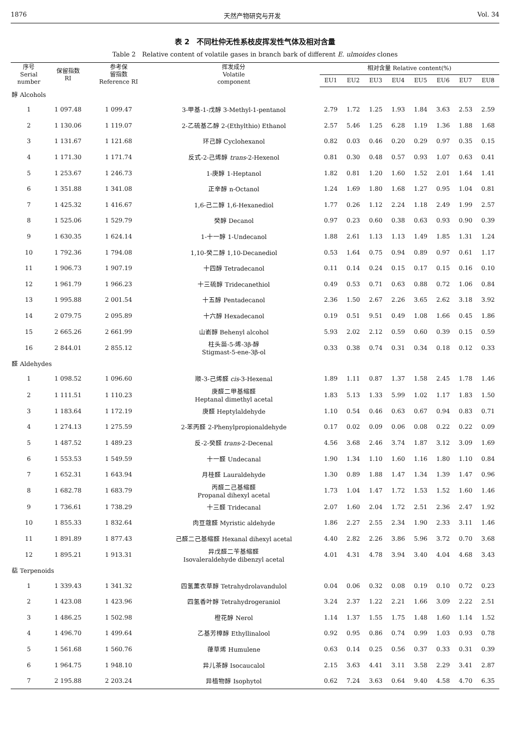1876 天然产物研究与开发 Vol. 34
表 2　不同杜仲无性系枝皮挥发性气体及相对含量
Table 2　Relative content of volatile gases in branch bark of different E. ulmoides clones
| 序号 Serial number | 保留指数 RI | 参考保 留指数 Reference RI | 挥发成分 Volatile component | 相对含量 Relative content(%) | | | | | | | |
| --- | --- | --- | --- | --- | --- | --- | --- | --- | --- | --- | --- |
| | | | | EU1 | EU2 | EU3 | EU4 | EU5 | EU6 | EU7 | EU8 |
| 醇 Alcohols | | | | | | | | | | | |
| 1 | 1 097.48 | 1 099.47 | 3-甲基-1-戊醇 3-Methyl-1-pentanol | 2.79 | 1.72 | 1.25 | 1.93 | 1.84 | 3.63 | 2.53 | 2.59 |
| 2 | 1 130.06 | 1 119.07 | 2-乙硫基乙醇 2-(Ethylthio) Ethanol | 2.57 | 5.46 | 1.25 | 6.28 | 1.19 | 1.36 | 1.88 | 1.68 |
| 3 | 1 131.67 | 1 121.68 | 环己醇 Cyclohexanol | 0.82 | 0.03 | 0.46 | 0.20 | 0.29 | 0.97 | 0.35 | 0.15 |
| 4 | 1 171.30 | 1 171.74 | 反式-2-己烯醇 trans -2-Hexenol | 0.81 | 0.30 | 0.48 | 0.57 | 0.93 | 1.07 | 0.63 | 0.41 |
| 5 | 1 253.67 | 1 246.73 | 1-庚醇 1-Heptanol | 1.82 | 0.81 | 1.20 | 1.60 | 1.52 | 2.01 | 1.64 | 1.41 |
| 6 | 1 351.88 | 1 341.08 | 正辛醇 n-Octanol | 1.24 | 1.69 | 1.80 | 1.68 | 1.27 | 0.95 | 1.04 | 0.81 |
| 7 | 1 425.32 | 1 416.67 | 1,6-己二醇 1,6-Hexanediol | 1.77 | 0.26 | 1.12 | 2.24 | 1.18 | 2.49 | 1.99 | 2.57 |
| 8 | 1 525.06 | 1 529.79 | 癸醇 Decanol | 0.97 | 0.23 | 0.60 | 0.38 | 0.63 | 0.93 | 0.90 | 0.39 |
| 9 | 1 630.35 | 1 624.14 | 1-十一醇 1-Undecanol | 1.88 | 2.61 | 1.13 | 1.13 | 1.49 | 1.85 | 1.31 | 1.24 |
| 10 | 1 792.36 | 1 794.08 | 1,10-癸二醇 1,10-Decanediol | 0.53 | 1.64 | 0.75 | 0.94 | 0.89 | 0.97 | 0.61 | 1.17 |
| 11 | 1 906.73 | 1 907.19 | 十四醇 Tetradecanol | 0.11 | 0.14 | 0.24 | 0.15 | 0.17 | 0.15 | 0.16 | 0.10 |
| 12 | 1 961.79 | 1 966.23 | 十三硫醇 Tridecanethiol | 0.49 | 0.53 | 0.71 | 0.63 | 0.88 | 0.72 | 1.06 | 0.84 |
| 13 | 1 995.88 | 2 001.54 | 十五醇 Pentadecanol | 2.36 | 1.50 | 2.67 | 2.26 | 3.65 | 2.62 | 3.18 | 3.92 |
| 14 | 2 079.75 | 2 095.89 | 十六醇 Hexadecanol | 0.19 | 0.51 | 9.51 | 0.49 | 1.08 | 1.66 | 0.45 | 1.86 |
| 15 | 2 665.26 | 2 661.99 | 山嵛醇 Behenyl alcohol | 5.93 | 2.02 | 2.12 | 0.59 | 0.60 | 0.39 | 0.15 | 0.59 |
| 16 | 2 844.01 | 2 855.12 | 柱头甾-5-烯-3β-醇 Stigmast-5-ene-3β-ol | 0.33 | 0.38 | 0.74 | 0.31 | 0.34 | 0.18 | 0.12 | 0.33 |
| 醛 Aldehydes | | | | | | | | | | | |
| 1 | 1 098.52 | 1 096.60 | 顺-3-己烯醛 cis -3-Hexenal | 1.89 | 1.11 | 0.87 | 1.37 | 1.58 | 2.45 | 1.78 | 1.46 |
| 2 | 1 111.51 | 1 110.23 | 庚醛二甲基缩醛 Heptanal dimethyl acetal | 1.83 | 5.13 | 1.33 | 5.99 | 1.02 | 1.17 | 1.83 | 1.50 |
| 3 | 1 183.64 | 1 172.19 | 庚醛 Heptylaldehyde | 1.10 | 0.54 | 0.46 | 0.63 | 0.67 | 0.94 | 0.83 | 0.71 |
| 4 | 1 274.13 | 1 275.59 | 2-苯丙醛 2-Phenylpropionaldehyde | 0.17 | 0.02 | 0.09 | 0.06 | 0.08 | 0.22 | 0.22 | 0.09 |
| 5 | 1 487.52 | 1 489.23 | 反-2-癸醛 trans -2-Decenal | 4.56 | 3.68 | 2.46 | 3.74 | 1.87 | 3.12 | 3.09 | 1.69 |
| 6 | 1 553.53 | 1 549.59 | 十一醛 Undecanal | 1.90 | 1.34 | 1.10 | 1.60 | 1.16 | 1.80 | 1.10 | 0.84 |
| 7 | 1 652.31 | 1 643.94 | 月桂醛 Lauraldehyde | 1.30 | 0.89 | 1.88 | 1.47 | 1.34 | 1.39 | 1.47 | 0.96 |
| 8 | 1 682.78 | 1 683.79 | 丙醛二己基缩醛 Propanal dihexyl acetal | 1.73 | 1.04 | 1.47 | 1.72 | 1.53 | 1.52 | 1.60 | 1.46 |
| 9 | 1 736.61 | 1 738.29 | 十三醛 Tridecanal | 2.07 | 1.60 | 2.04 | 1.72 | 2.51 | 2.36 | 2.47 | 1.92 |
| 10 | 1 855.33 | 1 832.64 | 肉豆蔻醛 Myristic aldehyde | 1.86 | 2.27 | 2.55 | 2.34 | 1.90 | 2.33 | 3.11 | 1.46 |
| 11 | 1 891.89 | 1 877.43 | 己醛二己基缩醛 Hexanal dihexyl acetal | 4.40 | 2.82 | 2.26 | 3.86 | 5.96 | 3.72 | 0.70 | 3.68 |
| 12 | 1 895.21 | 1 913.31 | 异戊醛二苄基缩醛 Isovaleraldehyde dibenzyl acetal | 4.01 | 4.31 | 4.78 | 3.94 | 3.40 | 4.04 | 4.68 | 3.43 |
| 萜 Terpenoids | | | | | | | | | | | |
| 1 | 1 339.43 | 1 341.32 | 四氢薰衣草醇 Tetrahydrolavandulol | 0.04 | 0.06 | 0.32 | 0.08 | 0.19 | 0.10 | 0.72 | 0.23 |
| 2 | 1 423.08 | 1 423.96 | 四氢香叶醇 Tetrahydrogeraniol | 3.24 | 2.37 | 1.22 | 2.21 | 1.66 | 3.09 | 2.22 | 2.51 |
| 3 | 1 486.25 | 1 502.98 | 橙花醇 Nerol | 1.14 | 1.37 | 1.55 | 1.75 | 1.48 | 1.60 | 1.14 | 1.52 |
| 4 | 1 496.70 | 1 499.64 | 乙基芳樟醇 Ethyllinalool | 0.92 | 0.95 | 0.86 | 0.74 | 0.99 | 1.03 | 0.93 | 0.78 |
| 5 | 1 561.68 | 1 560.76 | 葎草烯 Humulene | 0.63 | 0.14 | 0.25 | 0.56 | 0.37 | 0.33 | 0.31 | 0.39 |
| 6 | 1 964.75 | 1 948.10 | 异儿茶醇 Isocaucalol | 2.15 | 3.63 | 4.41 | 3.11 | 3.58 | 2.29 | 3.41 | 2.87 |
| 7 | 2 195.88 | 2 203.24 | 异植物醇 Isophytol | 0.62 | 7.24 | 3.63 | 0.64 | 9.40 | 4.58 | 4.70 | 6.35 |